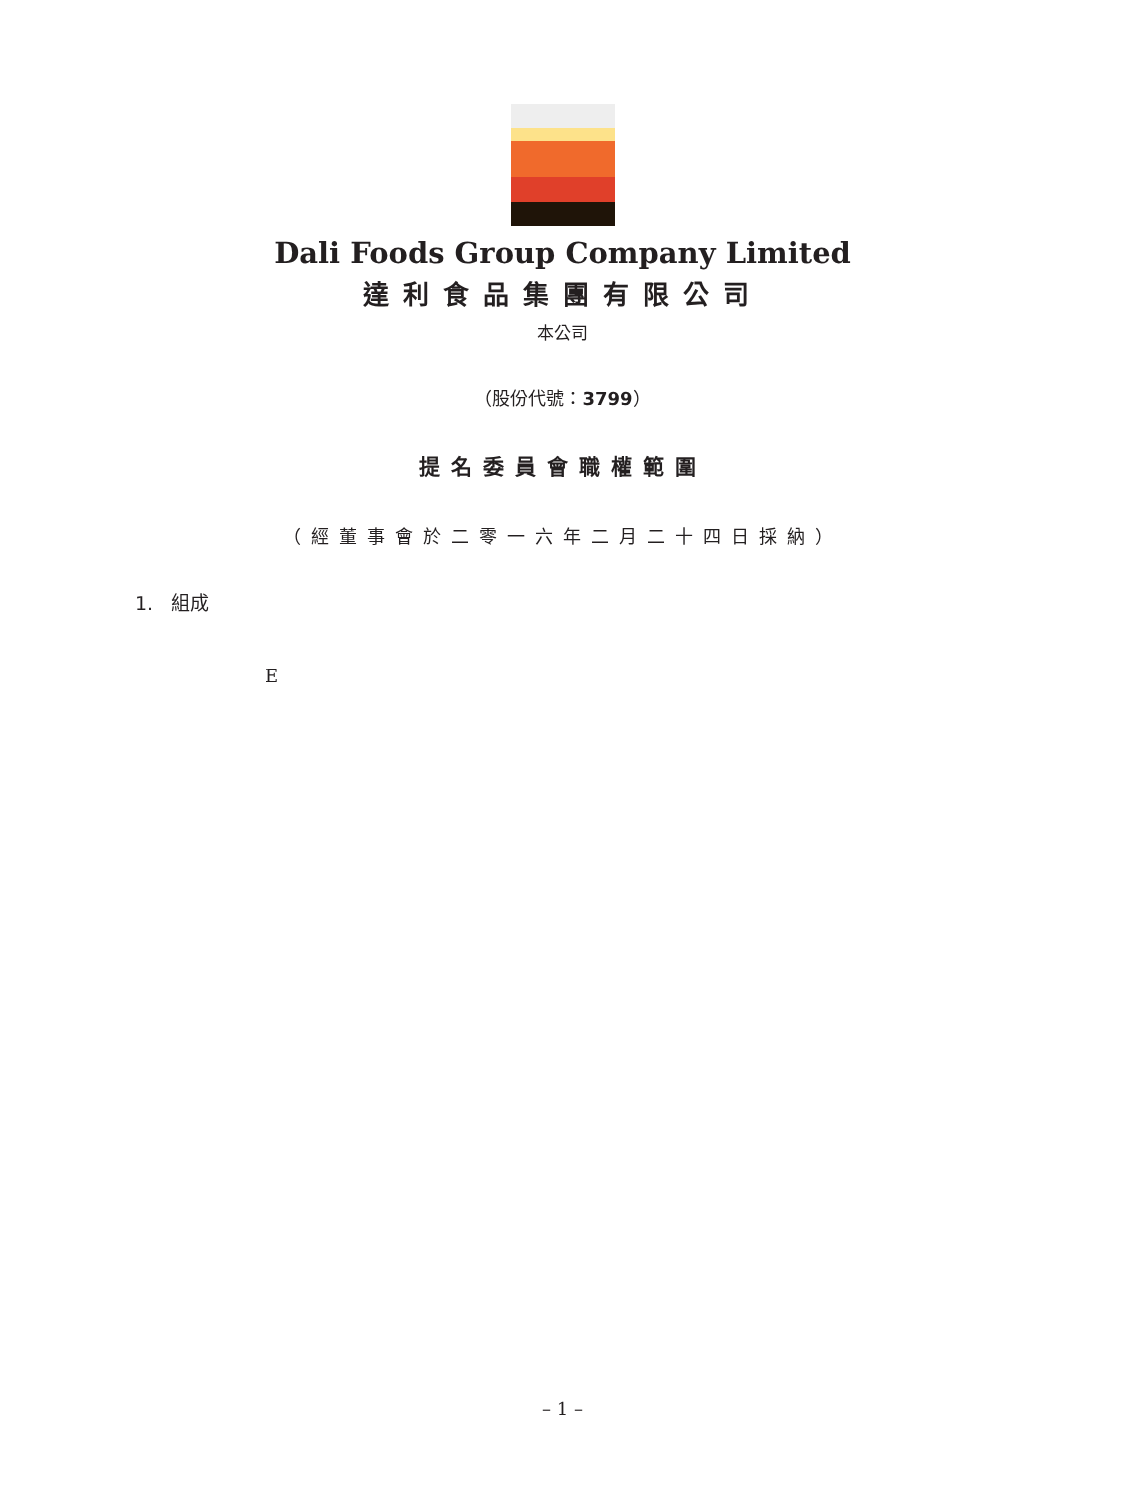Dali Foods Group Company Limited
達利食品集團有限公司
本公司
（股份代號：3799）
提名委員會職權範圍
（經董事會於二零一六年二月二十四日採納）
1. 組成
E
– 1 –